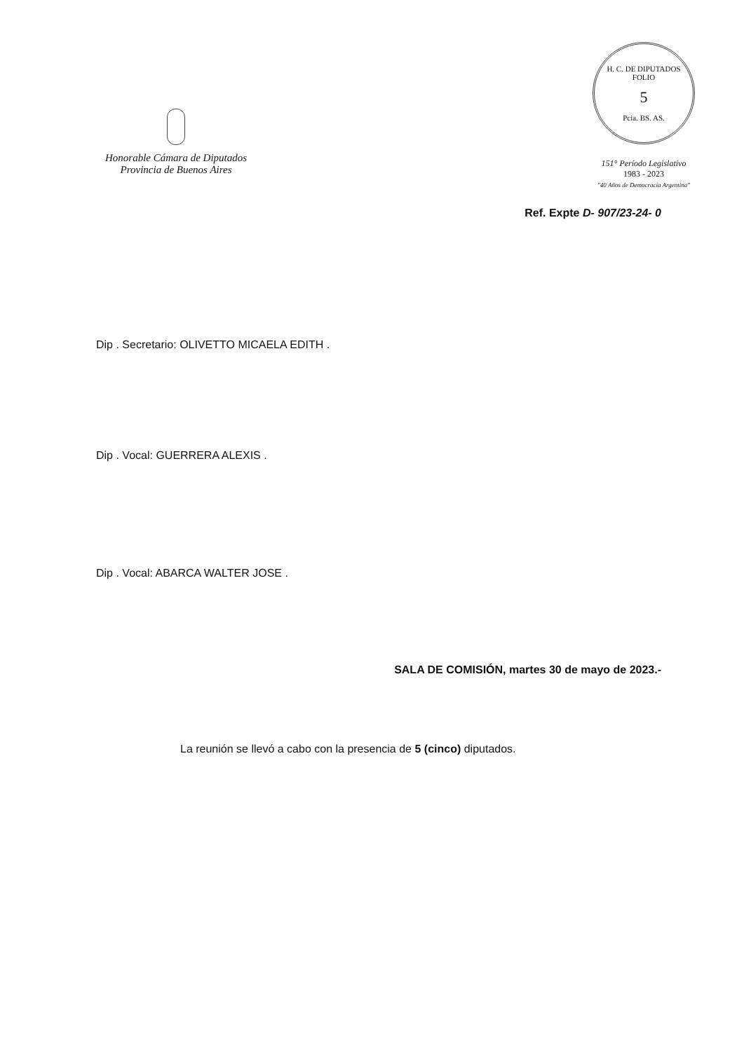Honorable Cámara de Diputados
Provincia de Buenos Aires
H. C. DE DIPUTADOS
FOLIO
5
Pcia. BS. AS.
151° Período Legislativo
1983 - 2023
"40 Años de Democracia Argentina"
Ref. Expte D- 907/23-24- 0
Dip . Secretario: OLIVETTO MICAELA EDITH .
Dip . Vocal: GUERRERA ALEXIS .
Dip . Vocal: ABARCA WALTER JOSE .
SALA DE COMISIÓN, martes 30 de mayo de 2023.-
La reunión se llevó a cabo con la presencia de 5 (cinco) diputados.